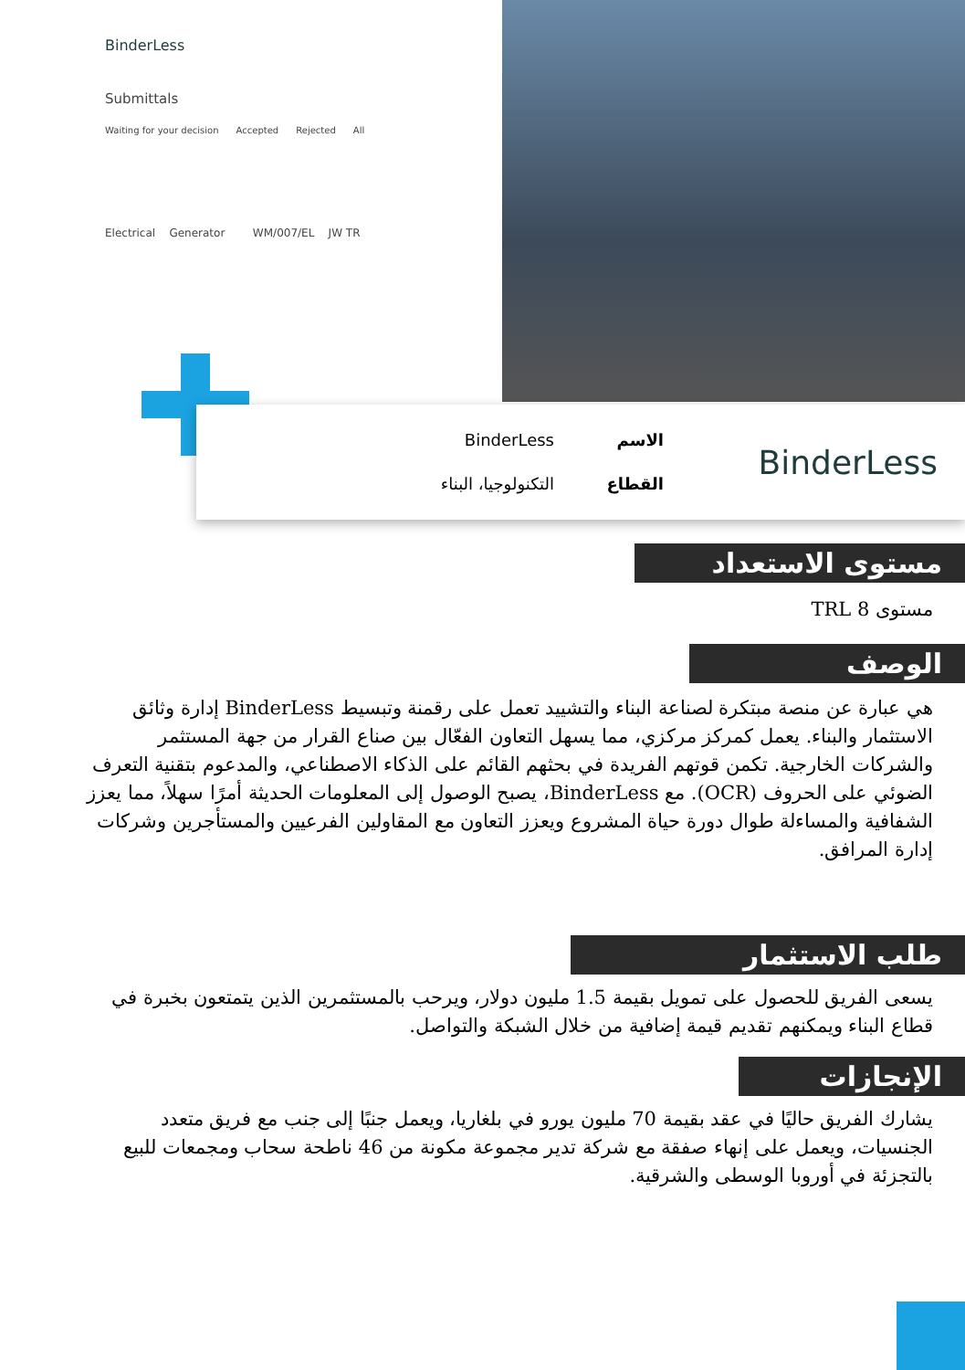BinderLess
Submittals
Waiting for your decision Accepted Rejected All
Electrical Generator WM/007/EL JW TR
BinderLess
الاسم
القطاع
BinderLess
التكنولوجيا، البناء
مستوى الاستعداد
مستوى TRL 8
الوصف
هي عبارة عن منصة مبتكرة لصناعة البناء والتشييد تعمل على رقمنة وتبسيط BinderLess إدارة وثائق الاستثمار والبناء. يعمل كمركز مركزي، مما يسهل التعاون الفعّال بين صناع القرار من جهة المستثمر والشركات الخارجية. تكمن قوتهم الفريدة في بحثهم القائم على الذكاء الاصطناعي، والمدعوم بتقنية التعرف الضوئي على الحروف (OCR). مع BinderLess، يصبح الوصول إلى المعلومات الحديثة أمرًا سهلاً، مما يعزز الشفافية والمساءلة طوال دورة حياة المشروع ويعزز التعاون مع المقاولين الفرعيين والمستأجرين وشركات إدارة المرافق.
طلب الاستثمار
يسعى الفريق للحصول على تمويل بقيمة 1.5 مليون دولار، ويرحب بالمستثمرين الذين يتمتعون بخبرة في قطاع البناء ويمكنهم تقديم قيمة إضافية من خلال الشبكة والتواصل.
الإنجازات
يشارك الفريق حاليًا في عقد بقيمة 70 مليون يورو في بلغاريا، ويعمل جنبًا إلى جنب مع فريق متعدد الجنسيات، ويعمل على إنهاء صفقة مع شركة تدير مجموعة مكونة من 46 ناطحة سحاب ومجمعات للبيع بالتجزئة في أوروبا الوسطى والشرقية.